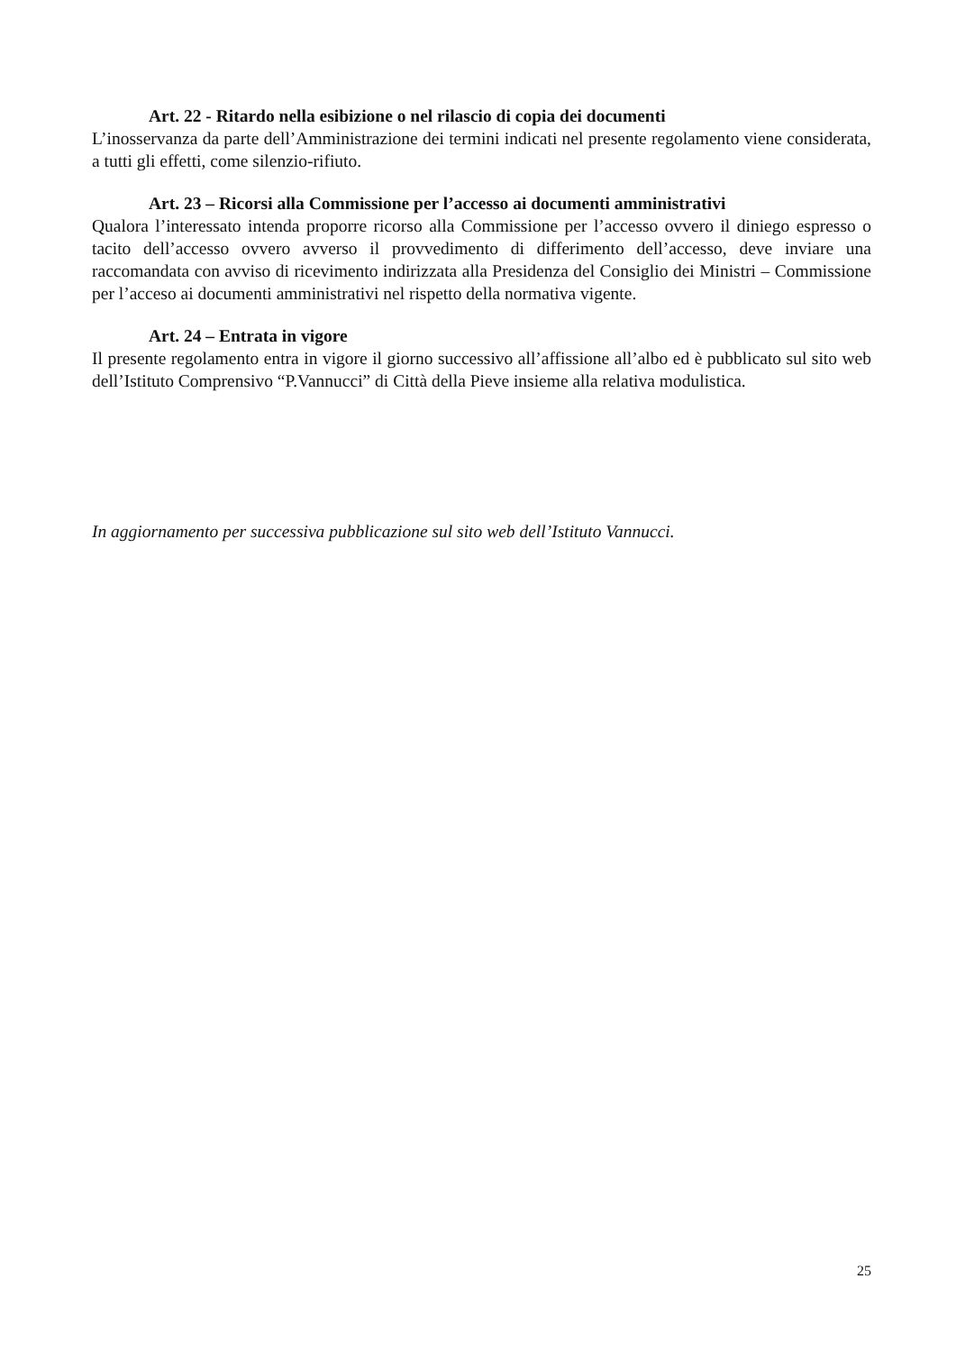Art. 22 - Ritardo nella esibizione o nel rilascio di copia dei documenti
L’inosservanza da parte dell’Amministrazione dei termini indicati nel presente regolamento viene considerata, a tutti gli effetti, come silenzio-rifiuto.
Art. 23 – Ricorsi alla Commissione per l’accesso ai documenti amministrativi
Qualora l’interessato intenda proporre ricorso alla Commissione per l’accesso ovvero il diniego espresso o tacito dell’accesso ovvero avverso il provvedimento di differimento dell’accesso, deve inviare una raccomandata con avviso di ricevimento indirizzata alla Presidenza del Consiglio dei Ministri – Commissione per l’acceso ai documenti amministrativi nel rispetto della normativa vigente.
Art. 24 – Entrata in vigore
Il presente regolamento entra in vigore il giorno successivo all’affissione all’albo ed è pubblicato sul sito web dell’Istituto Comprensivo “P.Vannucci” di Città della Pieve insieme alla relativa modulistica.
In aggiornamento per successiva pubblicazione sul sito web dell’Istituto Vannucci.
25